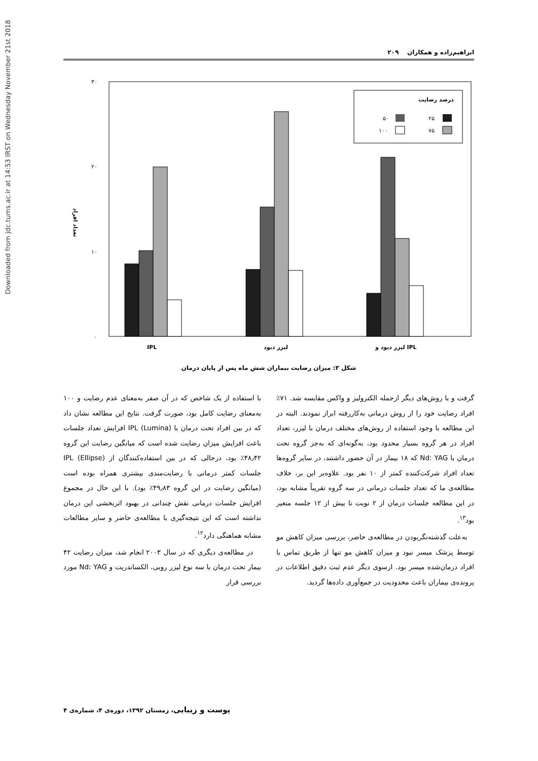Downloaded from jdc.tums.ac.ir at 14:53 IRST on Wednesday November 21st 2018
ابراهیم‌زاده و همکاران ۲۰۹
۳۰
۲۰
۱۰
۰
تعداد افراد
IPL
لیزر دیود
لیزر دیود و IPL
درصد رضایت
۲۵
۵۰
۷۵
۱۰۰
شکل ۳: میزان رضایت بیماران شش ماه پس از پایان درمان
با استفاده از یک شاخص که در آن صفر به‌معنای عدم رضایت و ۱۰۰ به‌معنای رضایت کامل بود، صورت گرفت. نتایج این مطالعه نشان داد که در بین افراد تحت درمان با IPL (Lumina) افزایش تعداد جلسات باعث افزایش میزان رضایت شده است که میانگین رضایت این گروه ۴۸٫۴۲٪ بود، درحالی که در بین استفاده‌کنندگان از IPL (Ellipse) جلسات کمتر درمانی با رضایت‌مندی بیشتری همراه بوده است (میانگین رضایت در این گروه ۴۹٫۸۳٪ بود). با این حال در مجموع افزایش جلسات درمانی نقش چندانی در بهبود اثربخشی این درمان نداشته است که این نتیجه‌گیری با مطالعه‌ی حاضر و سایر مطالعات مشابه هماهنگی دارد<sup>۱۲</sup>.
در مطالعه‌ی دیگری که در سال ۲۰۰۳ انجام شد، میزان رضایت ۴۲ بیمار تحت درمان با سه نوع لیزر روبی، الکساندریت و Nd: YAG مورد بررسی قرار
گرفت و با روش‌های دیگر ازجمله الکترولیز و واکس مقایسه شد. ۷۱٪ افراد رضایت خود را از روش درمانی به‌کاررفته ابراز نمودند. البته در این مطالعه با وجود استفاده از روش‌های مختلف درمان با لیزر، تعداد افراد در هر گروه بسیار محدود بود، به‌گونه‌ای که به‌جز گروه تحت درمان با Nd: YAG که ۱۸ بیمار در آن حضور داشتند، در سایر گروه‌ها تعداد افراد شرکت‌کننده کمتر از ۱۰ نفر بود. علاوه‌بر این بر، خلاف مطالعه‌ی ما که تعداد جلسات درمانی در سه گروه تقریباً مشابه بود، در این مطالعه جلسات درمان از ۲ نوبت تا بیش از ۱۲ جلسه متغیر بود<sup>۱۳</sup>.
به‌علت گذشته‌نگربودن در مطالعه‌ی حاضر، بررسی میزان کاهش مو توسط پزشک میسر نبود و میزان کاهش مو تنها از طریق تماس با افراد درمان‌شده میسر بود. ازسوی دیگر عدم ثبت دقیق اطلاعات در پرونده‌ی بیماران باعث محدودیت در جمع‌آوری داده‌ها گردید.
پوست و زیبایی، زمستان ۱۳۹۲، دوره‌ی ۴، شماره‌ی ۴